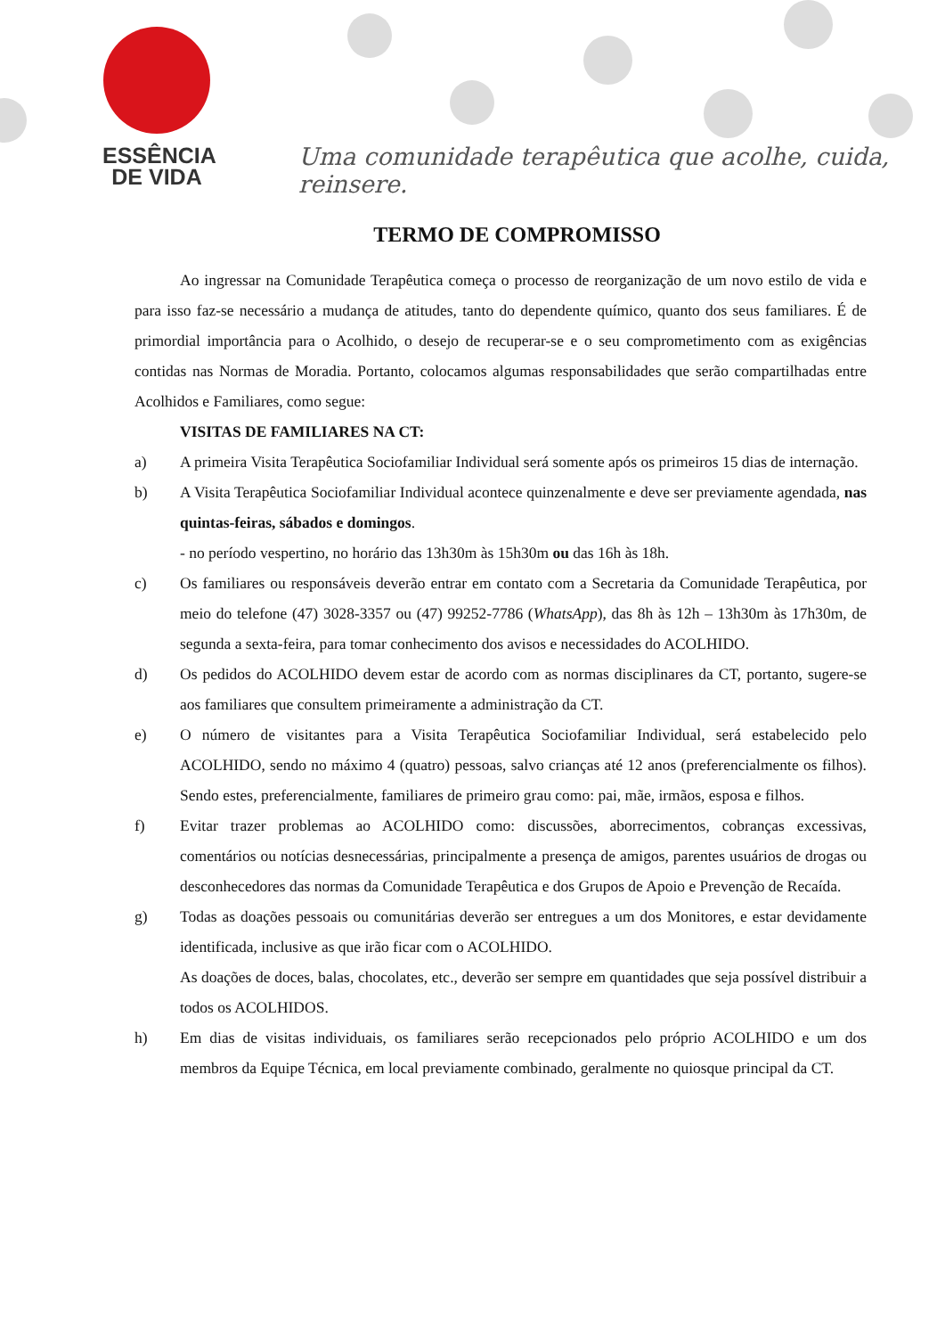ESSÊNCIA
DE VIDA
Uma comunidade terapêutica que acolhe, cuida, reinsere.
TERMO DE COMPROMISSO
Ao ingressar na Comunidade Terapêutica começa o processo de reorganização de um novo estilo de vida e para isso faz-se necessário a mudança de atitudes, tanto do dependente químico, quanto dos seus familiares. É de primordial importância para o Acolhido, o desejo de recuperar-se e o seu comprometimento com as exigências contidas nas Normas de Moradia. Portanto, colocamos algumas responsabilidades que serão compartilhadas entre Acolhidos e Familiares, como segue:
VISITAS DE FAMILIARES NA CT:
a) A primeira Visita Terapêutica Sociofamiliar Individual será somente após os primeiros 15 dias de internação.
b) A Visita Terapêutica Sociofamiliar Individual acontece quinzenalmente e deve ser previamente agendada, nas quintas-feiras, sábados e domingos.
- no período vespertino, no horário das 13h30m às 15h30m ou das 16h às 18h.
c) Os familiares ou responsáveis deverão entrar em contato com a Secretaria da Comunidade Terapêutica, por meio do telefone (47) 3028-3357 ou (47) 99252-7786 (WhatsApp), das 8h às 12h – 13h30m às 17h30m, de segunda a sexta-feira, para tomar conhecimento dos avisos e necessidades do ACOLHIDO.
d) Os pedidos do ACOLHIDO devem estar de acordo com as normas disciplinares da CT, portanto, sugere-se aos familiares que consultem primeiramente a administração da CT.
e) O número de visitantes para a Visita Terapêutica Sociofamiliar Individual, será estabelecido pelo ACOLHIDO, sendo no máximo 4 (quatro) pessoas, salvo crianças até 12 anos (preferencialmente os filhos). Sendo estes, preferencialmente, familiares de primeiro grau como: pai, mãe, irmãos, esposa e filhos.
f) Evitar trazer problemas ao ACOLHIDO como: discussões, aborrecimentos, cobranças excessivas, comentários ou notícias desnecessárias, principalmente a presença de amigos, parentes usuários de drogas ou desconhecedores das normas da Comunidade Terapêutica e dos Grupos de Apoio e Prevenção de Recaída.
g) Todas as doações pessoais ou comunitárias deverão ser entregues a um dos Monitores, e estar devidamente identificada, inclusive as que irão ficar com o ACOLHIDO.
As doações de doces, balas, chocolates, etc., deverão ser sempre em quantidades que seja possível distribuir a todos os ACOLHIDOS.
h) Em dias de visitas individuais, os familiares serão recepcionados pelo próprio ACOLHIDO e um dos membros da Equipe Técnica, em local previamente combinado, geralmente no quiosque principal da CT.